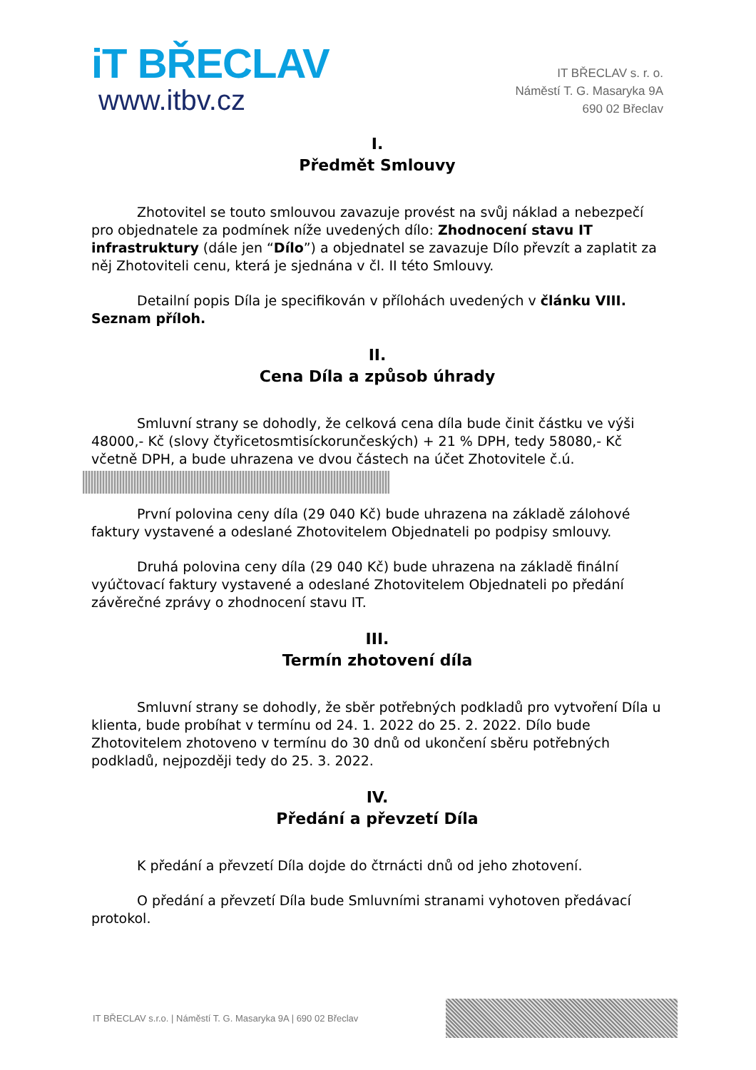iT BŘECLAV
www.itbv.cz
IT BŘECLAV s. r. o.
Náměstí T. G. Masaryka 9A
690 02 Břeclav
I.
Předmět Smlouvy
Zhotovitel se touto smlouvou zavazuje provést na svůj náklad a nebezpečí pro objednatele za podmínek níže uvedených dílo: Zhodnocení stavu IT infrastruktury (dále jen “Dílo”) a objednatel se zavazuje Dílo převzít a zaplatit za něj Zhotoviteli cenu, která je sjednána v čl. II této Smlouvy.
Detailní popis Díla je specifikován v přílohách uvedených v článku VIII. Seznam příloh.
II.
Cena Díla a způsob úhrady
Smluvní strany se dohodly, že celková cena díla bude činit částku ve výši 48000,- Kč (slovy čtyřicetosmtisíckorunčeských) + 21 % DPH, tedy 58080,- Kč včetně DPH, a bude uhrazena ve dvou částech na účet Zhotovitele č.ú.
První polovina ceny díla (29 040 Kč) bude uhrazena na základě zálohové faktury vystavené a odeslané Zhotovitelem Objednateli po podpisy smlouvy.
Druhá polovina ceny díla (29 040 Kč) bude uhrazena na základě finální vyúčtovací faktury vystavené a odeslané Zhotovitelem Objednateli po předání závěrečné zprávy o zhodnocení stavu IT.
III.
Termín zhotovení díla
Smluvní strany se dohodly, že sběr potřebných podkladů pro vytvoření Díla u klienta, bude probíhat v termínu od 24. 1. 2022 do 25. 2. 2022. Dílo bude Zhotovitelem zhotoveno v termínu do 30 dnů od ukončení sběru potřebných podkladů, nejpozději tedy do 25. 3. 2022.
IV.
Předání a převzetí Díla
K předání a převzetí Díla dojde do čtrnácti dnů od jeho zhotovení.
O předání a převzetí Díla bude Smluvními stranami vyhotoven předávací protokol.
IT BŘECLAV s.r.o. | Náměstí T. G. Masaryka 9A | 690 02 Břeclav